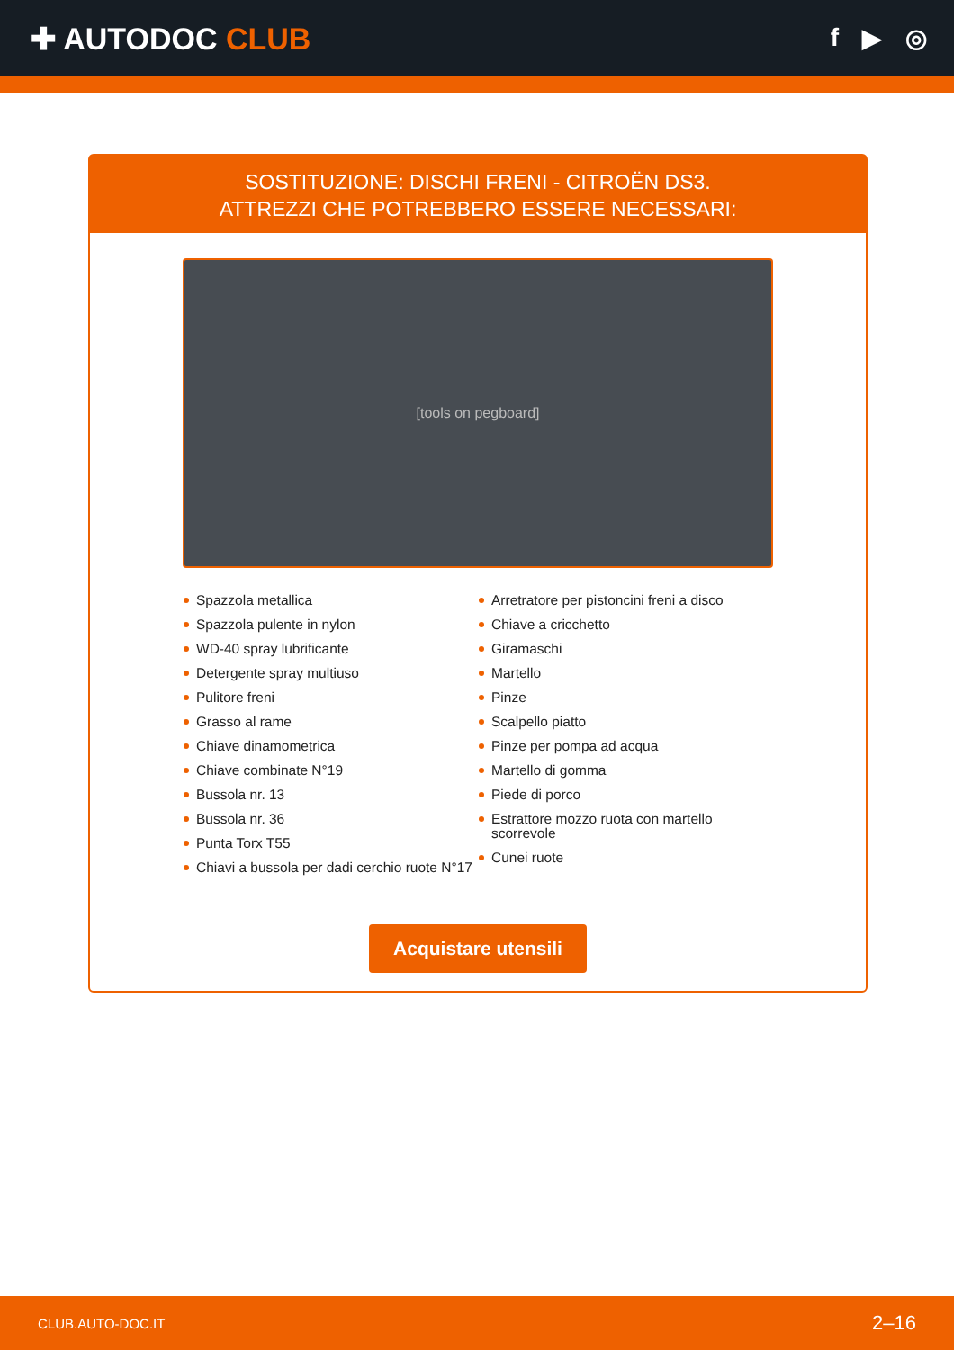✚ AUTODOC CLUB
f ▶ ◎
SOSTITUZIONE: DISCHI FRENI - CITROËN DS3.
ATTREZZI CHE POTREBBERO ESSERE NECESSARI:
[tools on pegboard]
Spazzola metallica
Spazzola pulente in nylon
WD-40 spray lubrificante
Detergente spray multiuso
Pulitore freni
Grasso al rame
Chiave dinamometrica
Chiave combinate N°19
Bussola nr. 13
Bussola nr. 36
Punta Torx T55
Chiavi a bussola per dadi cerchio ruote N°17
Arretratore per pistoncini freni a disco
Chiave a cricchetto
Giramaschi
Martello
Pinze
Scalpello piatto
Pinze per pompa ad acqua
Martello di gomma
Piede di porco
Estrattore mozzo ruota con martello scorrevole
Cunei ruote
Acquistare utensili
CLUB.AUTO-DOC.IT 2–16